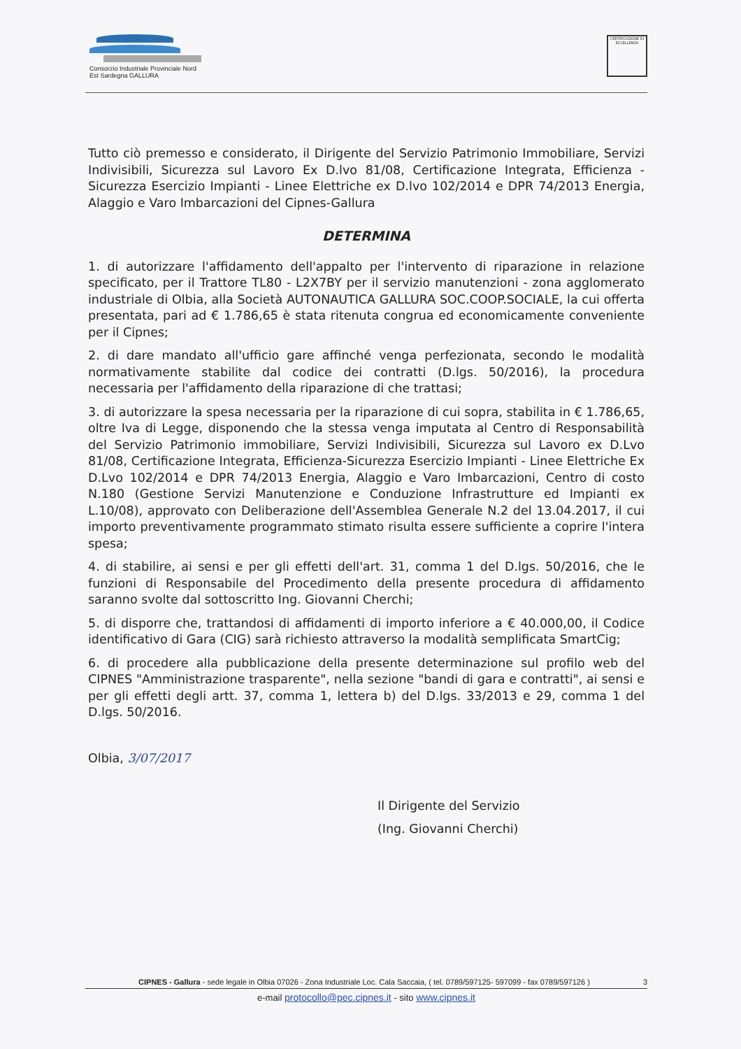Consorzio Industriale Provinciale Nord Est Sardegna GALLURA
CERTIFICAZIONE DI ECCELLENZA
Tutto ciò premesso e considerato, il Dirigente del Servizio Patrimonio Immobiliare, Servizi Indivisibili, Sicurezza sul Lavoro Ex D.lvo 81/08, Certificazione Integrata, Efficienza - Sicurezza Esercizio Impianti - Linee Elettriche ex D.lvo 102/2014 e DPR 74/2013 Energia, Alaggio e Varo Imbarcazioni del Cipnes-Gallura
DETERMINA
1. di autorizzare l'affidamento dell'appalto per l'intervento di riparazione in relazione specificato, per il Trattore TL80 - L2X7BY per il servizio manutenzioni - zona agglomerato industriale di Olbia, alla Società AUTONAUTICA GALLURA SOC.COOP.SOCIALE, la cui offerta presentata, pari ad € 1.786,65 è stata ritenuta congrua ed economicamente conveniente per il Cipnes;
2. di dare mandato all'ufficio gare affinché venga perfezionata, secondo le modalità normativamente stabilite dal codice dei contratti (D.lgs. 50/2016), la procedura necessaria per l'affidamento della riparazione di che trattasi;
3. di autorizzare la spesa necessaria per la riparazione di cui sopra, stabilita in € 1.786,65, oltre Iva di Legge, disponendo che la stessa venga imputata al Centro di Responsabilità del Servizio Patrimonio immobiliare, Servizi Indivisibili, Sicurezza sul Lavoro ex D.Lvo 81/08, Certificazione Integrata, Efficienza-Sicurezza Esercizio Impianti - Linee Elettriche Ex D.Lvo 102/2014 e DPR 74/2013 Energia, Alaggio e Varo Imbarcazioni, Centro di costo N.180 (Gestione Servizi Manutenzione e Conduzione Infrastrutture ed Impianti ex L.10/08), approvato con Deliberazione dell'Assemblea Generale N.2 del 13.04.2017, il cui importo preventivamente programmato stimato risulta essere sufficiente a coprire l'intera spesa;
4. di stabilire, ai sensi e per gli effetti dell'art. 31, comma 1 del D.lgs. 50/2016, che le funzioni di Responsabile del Procedimento della presente procedura di affidamento saranno svolte dal sottoscritto Ing. Giovanni Cherchi;
5. di disporre che, trattandosi di affidamenti di importo inferiore a € 40.000,00, il Codice identificativo di Gara (CIG) sarà richiesto attraverso la modalità semplificata SmartCig;
6. di procedere alla pubblicazione della presente determinazione sul profilo web del CIPNES "Amministrazione trasparente", nella sezione "bandi di gara e contratti", ai sensi e per gli effetti degli artt. 37, comma 1, lettera b) del D.lgs. 33/2013 e 29, comma 1 del D.lgs. 50/2016.
Olbia, 3/07/2017
Il Dirigente del Servizio
(Ing. Giovanni Cherchi)
CIPNES - Gallura - sede legale in Olbia 07026 - Zona Industriale Loc. Cala Saccaia, ( tel. 0789/597125- 597099 - fax 0789/597126 ) 3
e-mail protocollo@pec.cipnes.it - sito www.cipnes.it